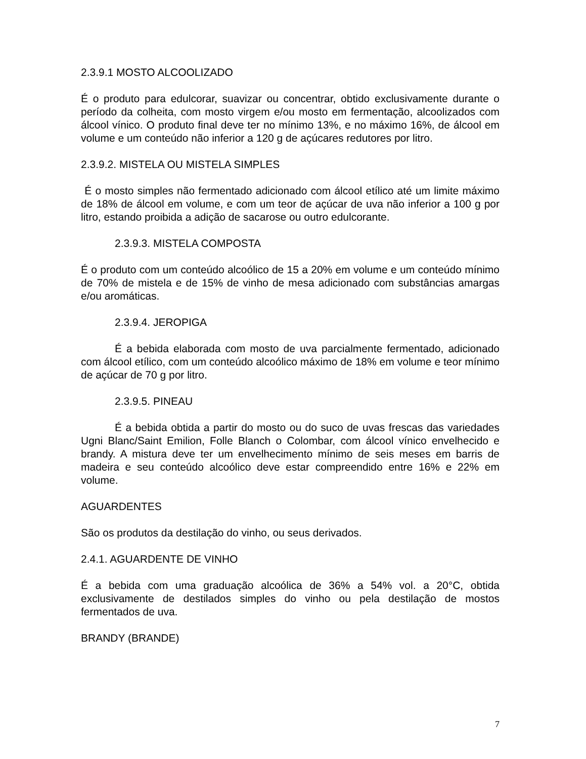2.3.9.1 MOSTO ALCOOLIZADO
É o produto para edulcorar, suavizar ou concentrar, obtido exclusivamente durante o período da colheita, com mosto virgem e/ou mosto em fermentação, alcoolizados com álcool vínico. O produto final deve ter no mínimo 13%, e no máximo 16%, de álcool em volume e um conteúdo não inferior a 120 g de açúcares redutores por litro.
2.3.9.2. MISTELA OU MISTELA SIMPLES
É o mosto simples não fermentado adicionado com álcool etílico até um limite máximo de 18% de álcool em volume, e com um teor de açúcar de uva não inferior a 100 g por litro, estando proibida a adição de sacarose ou outro edulcorante.
2.3.9.3. MISTELA COMPOSTA
É o produto com um conteúdo alcoólico de 15 a 20% em volume e um conteúdo mínimo de 70% de mistela e de 15% de vinho de mesa adicionado com substâncias amargas e/ou aromáticas.
2.3.9.4. JEROPIGA
É a bebida elaborada com mosto de uva parcialmente fermentado, adicionado com álcool etílico, com um conteúdo alcoólico máximo de 18% em volume e teor mínimo de açúcar de 70 g por litro.
2.3.9.5. PINEAU
É a bebida obtida a partir do mosto ou do suco de uvas frescas das variedades Ugni Blanc/Saint Emilion, Folle Blanch o Colombar, com álcool vínico envelhecido e brandy. A mistura deve ter um envelhecimento mínimo de seis meses em barris de madeira e seu conteúdo alcoólico deve estar compreendido entre 16% e 22% em volume.
AGUARDENTES
São os produtos da destilação do vinho, ou seus derivados.
2.4.1. AGUARDENTE DE VINHO
É a bebida com uma graduação alcoólica de 36% a 54% vol. a 20°C, obtida exclusivamente de destilados simples do vinho ou pela destilação de mostos fermentados de uva.
BRANDY (BRANDE)
7